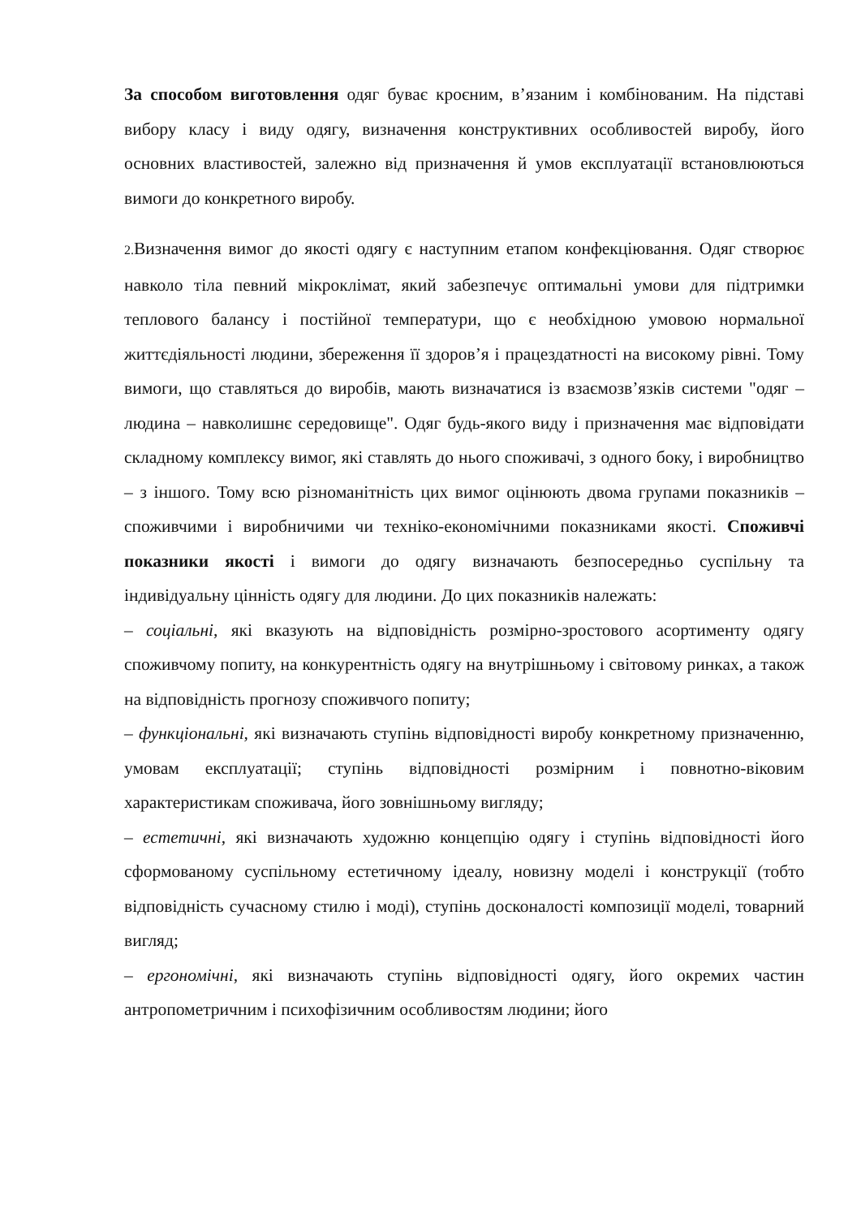За способом виготовлення одяг буває кроєним, в’язаним і комбінованим. На підставі вибору класу і виду одягу, визначення конструктивних особливостей виробу, його основних властивостей, залежно від призначення й умов експлуатації встановлюються вимоги до конкретного виробу.
2. Визначення вимог до якості одягу є наступним етапом конфекціювання. Одяг створює навколо тіла певний мікроклімат, який забезпечує оптимальні умови для підтримки теплового балансу і постійної температури, що є необхідною умовою нормальної життєдіяльності людини, збереження її здоров’я і працездатності на високому рівні. Тому вимоги, що ставляться до виробів, мають визначатися із взаємозв’язків системи "одяг – людина – навколишнє середовище". Одяг будь-якого виду і призначення має відповідати складному комплексу вимог, які ставлять до нього споживачі, з одного боку, і виробництво – з іншого. Тому всю різноманітність цих вимог оцінюють двома групами показників – споживчими і виробничими чи техніко-економічними показниками якості. Споживчі показники якості і вимоги до одягу визначають безпосередньо суспільну та індивідуальну цінність одягу для людини. До цих показників належать:
– соціальні, які вказують на відповідність розмірно-зростового асортименту одягу споживчому попиту, на конкурентність одягу на внутрішньому і світовому ринках, а також на відповідність прогнозу споживчого попиту;
– функціональні, які визначають ступінь відповідності виробу конкретному призначенню, умовам експлуатації; ступінь відповідності розмірним і повнотно-віковим характеристикам споживача, його зовнішньому вигляду;
– естетичні, які визначають художню концепцію одягу і ступінь відповідності його сформованому суспільному естетичному ідеалу, новизну моделі і конструкції (тобто відповідність сучасному стилю і моді), ступінь досконалості композиції моделі, товарний вигляд;
– ергономічні, які визначають ступінь відповідності одягу, його окремих частин антропометричним і психофізичним особливостям людини; його